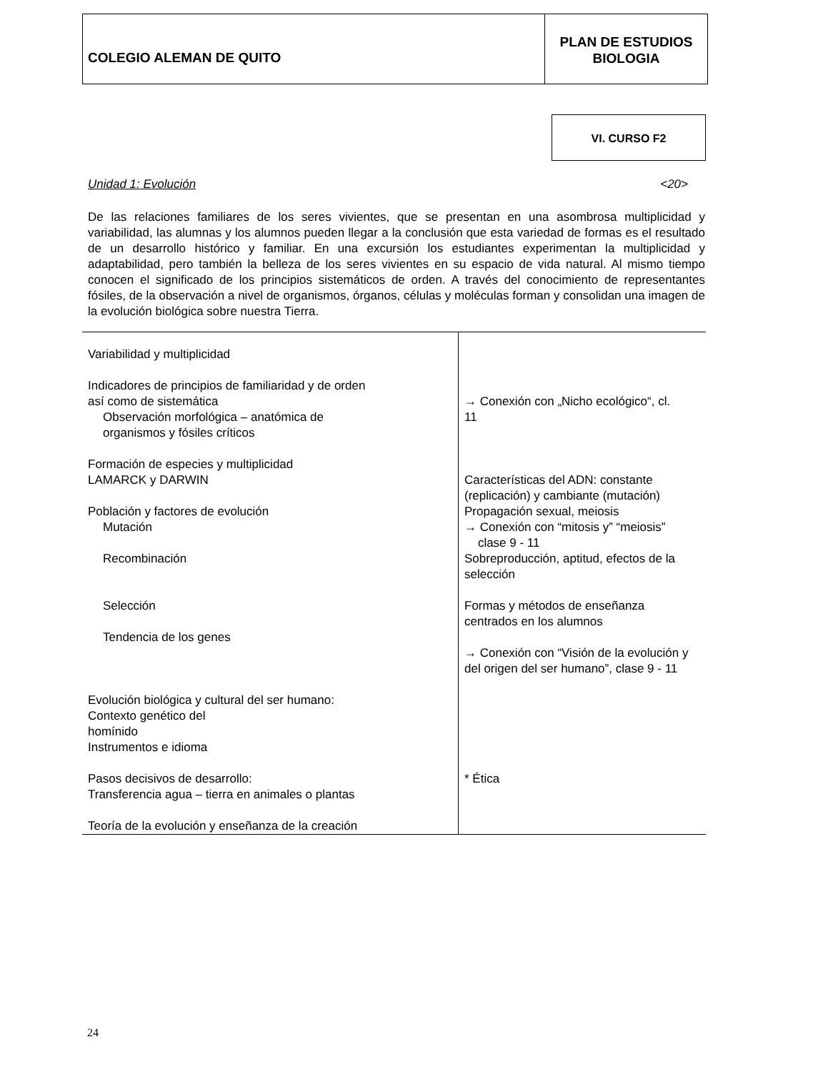COLEGIO ALEMAN DE QUITO
PLAN DE ESTUDIOS
BIOLOGIA
VI. CURSO F2
Unidad 1: Evolución <20>
De las relaciones familiares de los seres vivientes, que se presentan en una asombrosa multiplicidad y variabilidad, las alumnas y los alumnos pueden llegar a la conclusión que esta variedad de formas es el resultado de un desarrollo histórico y familiar. En una excursión los estudiantes experimentan la multiplicidad y adaptabilidad, pero también la belleza de los seres vivientes en su espacio de vida natural. Al mismo tiempo conocen el significado de los principios sistemáticos de orden. A través del conocimiento de representantes fósiles, de la observación a nivel de organismos, órganos, células y moléculas forman y consolidan una imagen de la evolución biológica sobre nuestra Tierra.
| Variabilidad y multiplicidad Indicadores de principios de familiaridad y de orden así como de sistemática Observación morfológica – anatómica de organismos y fósiles críticos Formación de especies y multiplicidad LAMARCK y DARWIN Población y factores de evolución Mutación Recombinación Selección Tendencia de los genes Evolución biológica y cultural del ser humano: Contexto genético del homínido Instrumentos e idioma Pasos decisivos de desarrollo: Transferencia agua – tierra en animales o plantas Teoría de la evolución y enseñanza de la creación | → Conexión con „Nicho ecológico“, cl. 11 Características del ADN: constante (replicación) y cambiante (mutación) Propagación sexual, meiosis → Conexión con “mitosis y” “meiosis” clase 9 - 11 Sobreproducción, aptitud, efectos de la selección Formas y métodos de enseñanza centrados en los alumnos → Conexión con “Visión de la evolución y del origen del ser humano”, clase 9 - 11 * Ética |
24